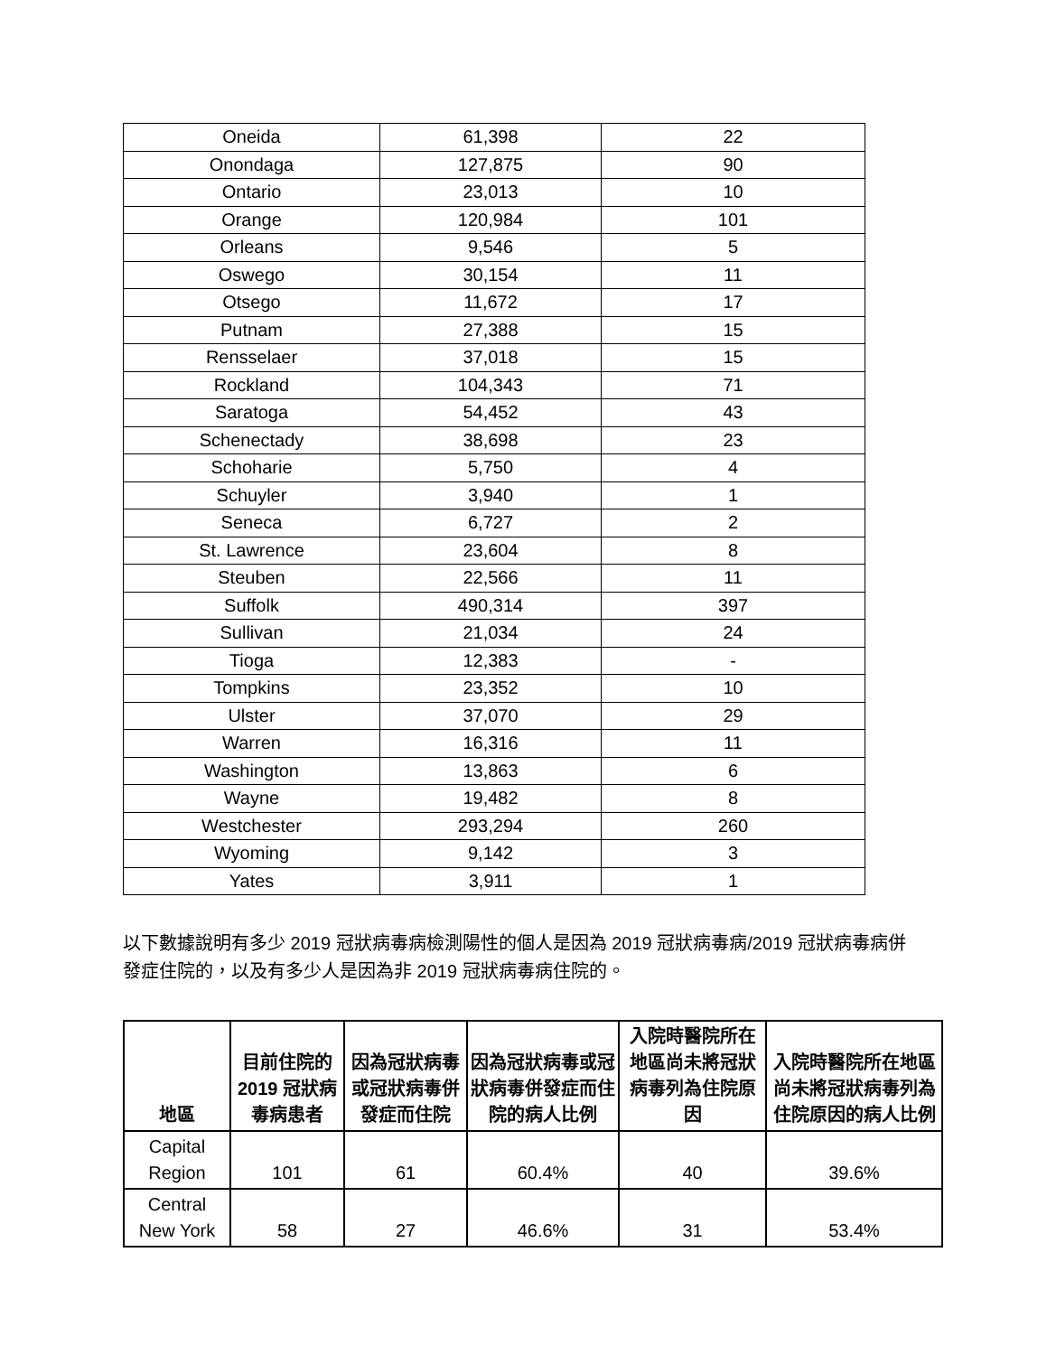| Oneida | 61,398 | 22 |
| Onondaga | 127,875 | 90 |
| Ontario | 23,013 | 10 |
| Orange | 120,984 | 101 |
| Orleans | 9,546 | 5 |
| Oswego | 30,154 | 11 |
| Otsego | 11,672 | 17 |
| Putnam | 27,388 | 15 |
| Rensselaer | 37,018 | 15 |
| Rockland | 104,343 | 71 |
| Saratoga | 54,452 | 43 |
| Schenectady | 38,698 | 23 |
| Schoharie | 5,750 | 4 |
| Schuyler | 3,940 | 1 |
| Seneca | 6,727 | 2 |
| St. Lawrence | 23,604 | 8 |
| Steuben | 22,566 | 11 |
| Suffolk | 490,314 | 397 |
| Sullivan | 21,034 | 24 |
| Tioga | 12,383 | - |
| Tompkins | 23,352 | 10 |
| Ulster | 37,070 | 29 |
| Warren | 16,316 | 11 |
| Washington | 13,863 | 6 |
| Wayne | 19,482 | 8 |
| Westchester | 293,294 | 260 |
| Wyoming | 9,142 | 3 |
| Yates | 3,911 | 1 |
以下數據說明有多少 2019 冠狀病毒病檢測陽性的個人是因為 2019 冠狀病毒病/2019 冠狀病毒病併發症住院的，以及有多少人是因為非 2019 冠狀病毒病住院的。
| 地區 | 目前住院的 2019 冠狀病毒病患者 | 因為冠狀病毒或冠狀病毒併發症而住院 | 因為冠狀病毒或冠狀病毒併發症而住院的病人比例 | 入院時醫院所在地區尚未將冠狀病毒列為住院原因 | 入院時醫院所在地區尚未將冠狀病毒列為住院原因的病人比例 |
| --- | --- | --- | --- | --- | --- |
| Capital Region | 101 | 61 | 60.4% | 40 | 39.6% |
| Central New York | 58 | 27 | 46.6% | 31 | 53.4% |